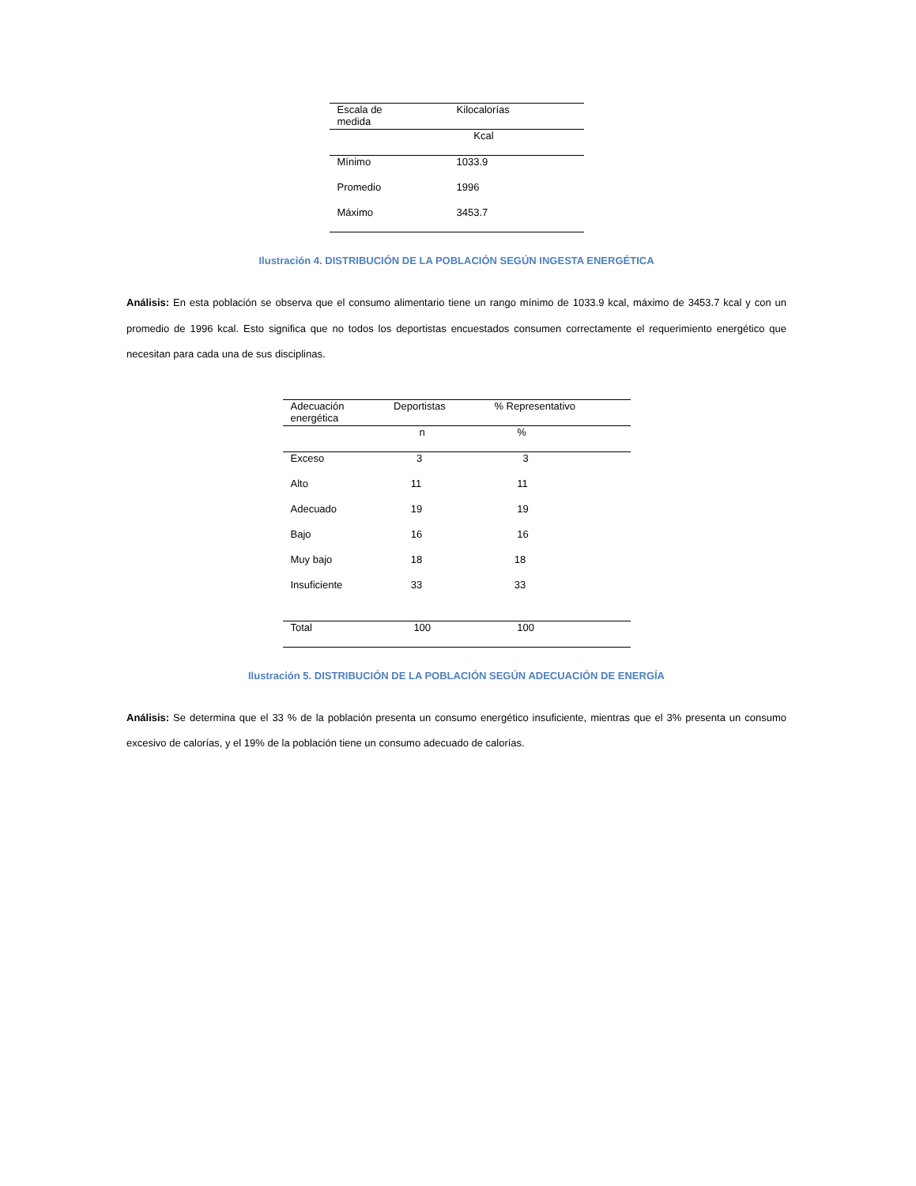| Escala de medida | Kilocalorías |
| --- | --- |
| | Kcal |
| Mínimo | 1033.9 |
| Promedio | 1996 |
| Máximo | 3453.7 |
Ilustración 4. DISTRIBUCIÓN DE LA POBLACIÓN SEGÚN INGESTA ENERGÉTICA
Análisis: En esta población se observa que el consumo alimentario tiene un rango mínimo de 1033.9 kcal, máximo de 3453.7 kcal y con un promedio de 1996 kcal. Esto significa que no todos los deportistas encuestados consumen correctamente el requerimiento energético que necesitan para cada una de sus disciplinas.
| Adecuación energética | Deportistas | % Representativo |
| --- | --- | --- |
| | n | % |
| Exceso | 3 | 3 |
| Alto | 11 | 11 |
| Adecuado | 19 | 19 |
| Bajo | 16 | 16 |
| Muy bajo | 18 | 18 |
| Insuficiente | 33 | 33 |
| Total | 100 | 100 |
Ilustración 5. DISTRIBUCIÓN DE LA POBLACIÓN SEGÚN ADECUACIÓN DE ENERGÍA
Análisis: Se determina que el 33 % de la población presenta un consumo energético insuficiente, mientras que el 3% presenta un consumo excesivo de calorías, y el 19% de la población tiene un consumo adecuado de calorías.